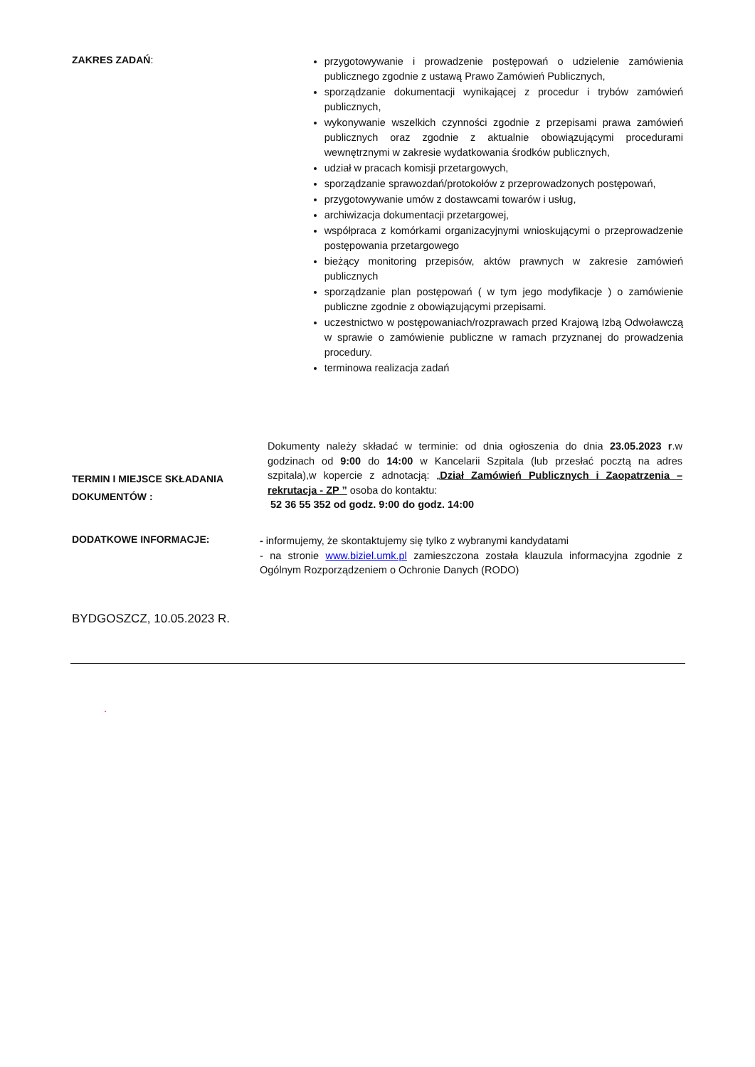ZAKRES ZADAŃ:
przygotowywanie i prowadzenie postępowań o udzielenie zamówienia publicznego zgodnie z ustawą Prawo Zamówień Publicznych,
sporządzanie dokumentacji wynikającej z procedur i trybów zamówień publicznych,
wykonywanie wszelkich czynności zgodnie z przepisami prawa zamówień publicznych oraz zgodnie z aktualnie obowiązującymi procedurami wewnętrznymi w zakresie wydatkowania środków publicznych,
udział w pracach komisji przetargowych,
sporządzanie sprawozdań/protokołów z przeprowadzonych postępowań,
przygotowywanie umów z dostawcami towarów i usług,
archiwizacja dokumentacji przetargowej,
współpraca z komórkami organizacyjnymi wnioskującymi o przeprowadzenie postępowania przetargowego
bieżący monitoring przepisów, aktów prawnych w zakresie zamówień publicznych
sporządzanie plan postępowań ( w tym jego modyfikacje ) o zamówienie publiczne zgodnie z obowiązującymi przepisami.
uczestnictwo w postępowaniach/rozprawach przed Krajową Izbą Odwoławczą w sprawie o zamówienie publiczne w ramach przyznanej do prowadzenia procedury.
terminowa realizacja zadań
TERMIN I MIEJSCE SKŁADANIA DOKUMENTÓW :
Dokumenty należy składać w terminie: od dnia ogłoszenia do dnia 23.05.2023 r.w godzinach od 9:00 do 14:00 w Kancelarii Szpitala (lub przesłać pocztą na adres szpitala),w kopercie z adnotacją: „Dział Zamówień Publicznych i Zaopatrzenia – rekrutacja - ZP ” osoba do kontaktu:
52 36 55 352 od godz. 9:00 do godz. 14:00
DODATKOWE INFORMACJE:
- informujemy, że skontaktujemy się tylko z wybranymi kandydatami
- na stronie www.biziel.umk.pl zamieszczona została klauzula informacyjna zgodnie z Ogólnym Rozporządzeniem o Ochronie Danych (RODO)
BYDGOSZCZ, 10.05.2023 R.
.